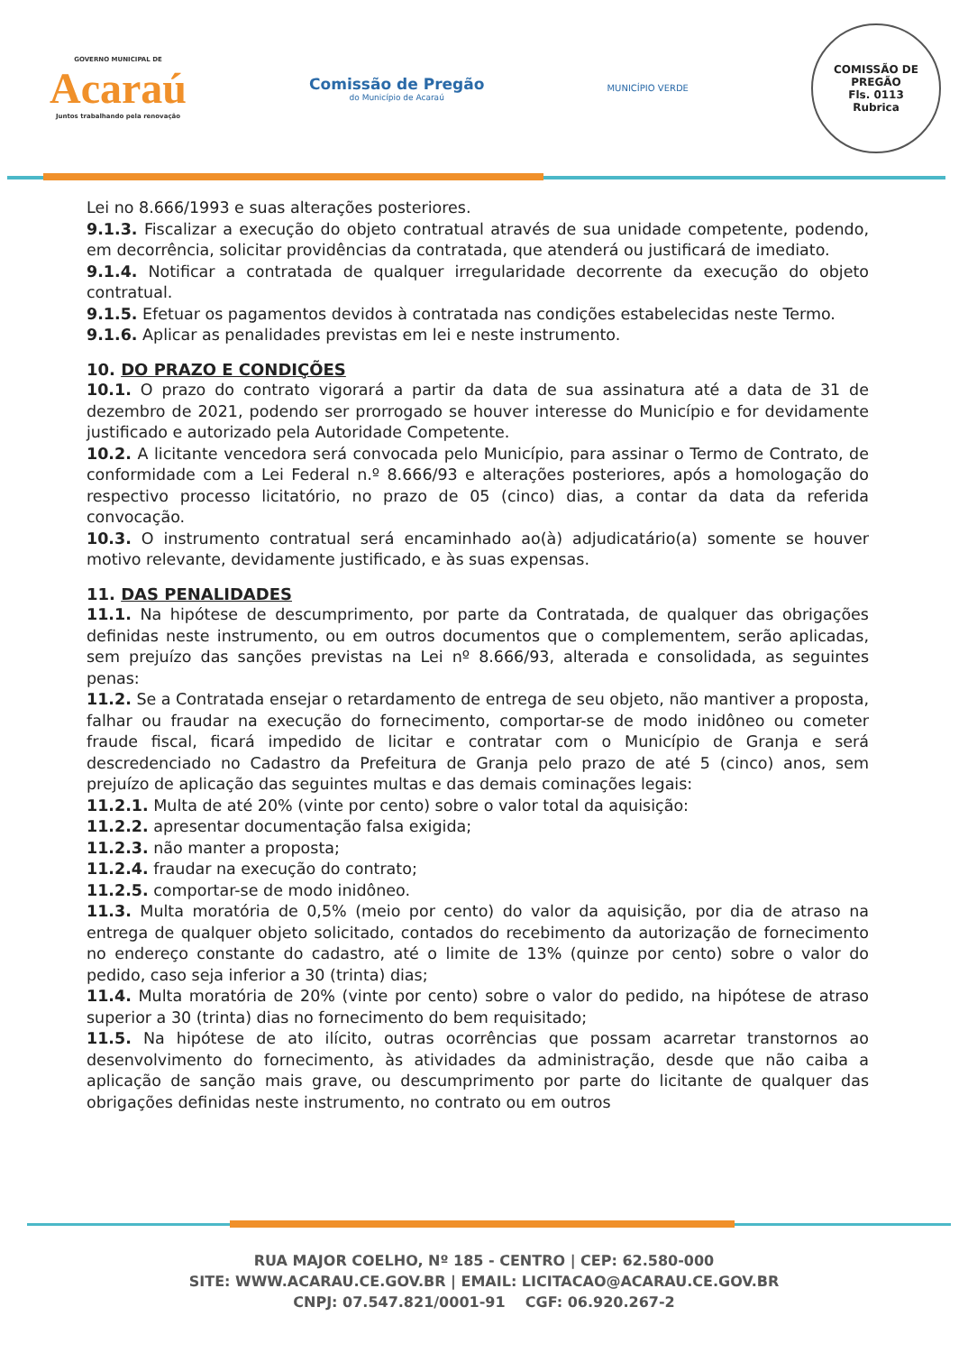GOVERNO MUNICIPAL DE
Acaraú
Juntos trabalhando pela renovação
Comissão de Pregão
do Município de Acaraú
MUNICÍPIO VERDE
COMISSÃO DE PREGÃO
Fls. 0113
Rubrica
Lei no 8.666/1993 e suas alterações posteriores.
9.1.3. Fiscalizar a execução do objeto contratual através de sua unidade competente, podendo, em decorrência, solicitar providências da contratada, que atenderá ou justificará de imediato.
9.1.4. Notificar a contratada de qualquer irregularidade decorrente da execução do objeto contratual.
9.1.5. Efetuar os pagamentos devidos à contratada nas condições estabelecidas neste Termo.
9.1.6. Aplicar as penalidades previstas em lei e neste instrumento.
10. DO PRAZO E CONDIÇÕES
10.1. O prazo do contrato vigorará a partir da data de sua assinatura até a data de 31 de dezembro de 2021, podendo ser prorrogado se houver interesse do Município e for devidamente justificado e autorizado pela Autoridade Competente.
10.2. A licitante vencedora será convocada pelo Município, para assinar o Termo de Contrato, de conformidade com a Lei Federal n.º 8.666/93 e alterações posteriores, após a homologação do respectivo processo licitatório, no prazo de 05 (cinco) dias, a contar da data da referida convocação.
10.3. O instrumento contratual será encaminhado ao(à) adjudicatário(a) somente se houver motivo relevante, devidamente justificado, e às suas expensas.
11. DAS PENALIDADES
11.1. Na hipótese de descumprimento, por parte da Contratada, de qualquer das obrigações definidas neste instrumento, ou em outros documentos que o complementem, serão aplicadas, sem prejuízo das sanções previstas na Lei nº 8.666/93, alterada e consolidada, as seguintes penas:
11.2. Se a Contratada ensejar o retardamento de entrega de seu objeto, não mantiver a proposta, falhar ou fraudar na execução do fornecimento, comportar-se de modo inidôneo ou cometer fraude fiscal, ficará impedido de licitar e contratar com o Município de Granja e será descredenciado no Cadastro da Prefeitura de Granja pelo prazo de até 5 (cinco) anos, sem prejuízo de aplicação das seguintes multas e das demais cominações legais:
11.2.1. Multa de até 20% (vinte por cento) sobre o valor total da aquisição:
11.2.2. apresentar documentação falsa exigida;
11.2.3. não manter a proposta;
11.2.4. fraudar na execução do contrato;
11.2.5. comportar-se de modo inidôneo.
11.3. Multa moratória de 0,5% (meio por cento) do valor da aquisição, por dia de atraso na entrega de qualquer objeto solicitado, contados do recebimento da autorização de fornecimento no endereço constante do cadastro, até o limite de 13% (quinze por cento) sobre o valor do pedido, caso seja inferior a 30 (trinta) dias;
11.4. Multa moratória de 20% (vinte por cento) sobre o valor do pedido, na hipótese de atraso superior a 30 (trinta) dias no fornecimento do bem requisitado;
11.5. Na hipótese de ato ilícito, outras ocorrências que possam acarretar transtornos ao desenvolvimento do fornecimento, às atividades da administração, desde que não caiba a aplicação de sanção mais grave, ou descumprimento por parte do licitante de qualquer das obrigações definidas neste instrumento, no contrato ou em outros
RUA MAJOR COELHO, Nº 185 - CENTRO | CEP: 62.580-000
SITE: WWW.ACARAU.CE.GOV.BR | EMAIL: LICITACAO@ACARAU.CE.GOV.BR
CNPJ: 07.547.821/0001-91 CGF: 06.920.267-2